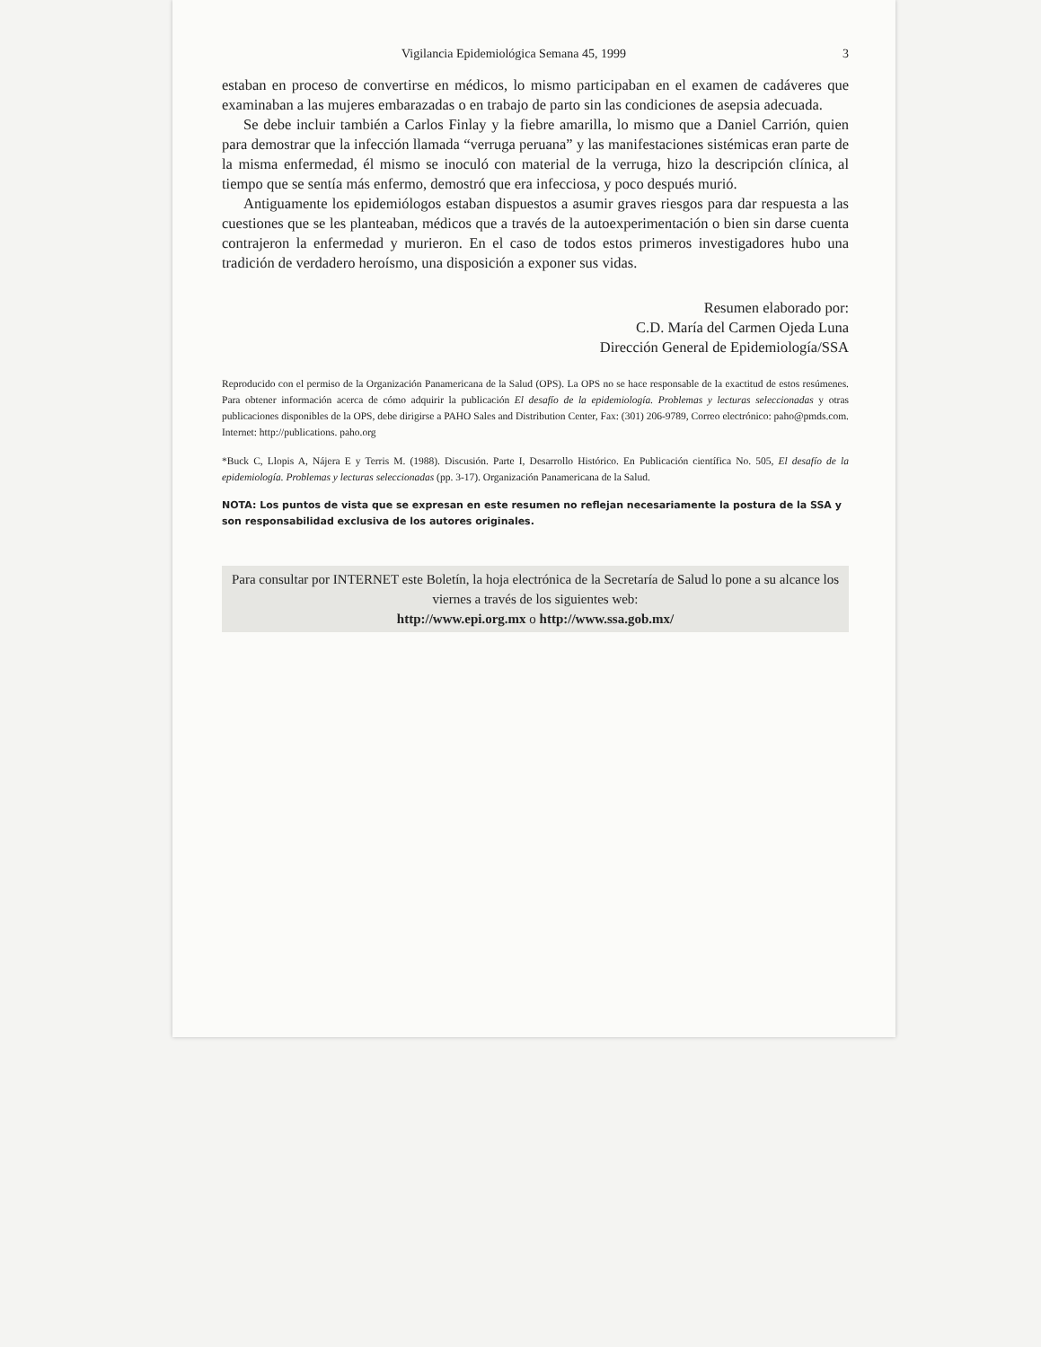Vigilancia Epidemiológica Semana 45, 1999 3
estaban en proceso de convertirse en médicos, lo mismo participaban en el examen de cadáveres que examinaban a las mujeres embarazadas o en trabajo de parto sin las condiciones de asepsia adecuada.
Se debe incluir también a Carlos Finlay y la fiebre amarilla, lo mismo que a Daniel Carrión, quien para demostrar que la infección llamada “verruga peruana” y las manifestaciones sistémicas eran parte de la misma enfermedad, él mismo se inoculó con material de la verruga, hizo la descripción clínica, al tiempo que se sentía más enfermo, demostró que era infecciosa, y poco después murió.
Antiguamente los epidemiólogos estaban dispuestos a asumir graves riesgos para dar respuesta a las cuestiones que se les planteaban, médicos que a través de la autoexperimentación o bien sin darse cuenta contrajeron la enfermedad y murieron. En el caso de todos estos primeros investigadores hubo una tradición de verdadero heroísmo, una disposición a exponer sus vidas.
Resumen elaborado por:
C.D. María del Carmen Ojeda Luna
Dirección General de Epidemiología/SSA
Reproducido con el permiso de la Organización Panamericana de la Salud (OPS). La OPS no se hace responsable de la exactitud de estos resúmenes. Para obtener información acerca de cómo adquirir la publicación El desafío de la epidemiología. Problemas y lecturas seleccionadas y otras publicaciones disponibles de la OPS, debe dirigirse a PAHO Sales and Distribution Center, Fax: (301) 206-9789, Correo electrónico: paho@pmds.com. Internet: http://publications. paho.org
*Buck C, Llopis A, Nájera E y Terris M. (1988). Discusión. Parte I, Desarrollo Histórico. En Publicación científica No. 505, El desafío de la epidemiología. Problemas y lecturas seleccionadas (pp. 3-17). Organización Panamericana de la Salud.
NOTA: Los puntos de vista que se expresan en este resumen no reflejan necesariamente la postura de la SSA y son responsabilidad exclusiva de los autores originales.
Para consultar por INTERNET este Boletín, la hoja electrónica de la Secretaría de Salud lo pone a su alcance los viernes a través de los siguientes web:
http://www.epi.org.mx o http://www.ssa.gob.mx/